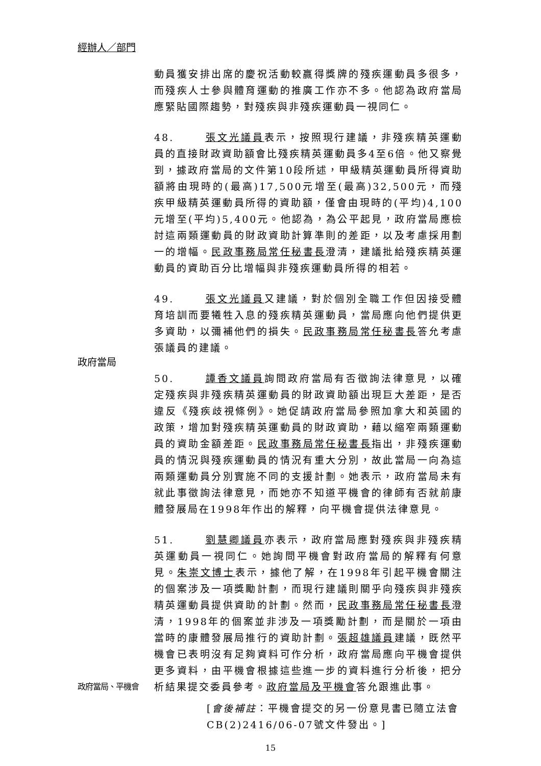經辦人／部門
動員獲安排出席的慶祝活動較贏得獎牌的殘疾運動員多很多，而殘疾人士參與體育運動的推廣工作亦不多。他認為政府當局應緊貼國際趨勢，對殘疾與非殘疾運動員一視同仁。
48. 張文光議員表示，按照現行建議，非殘疾精英運動員的直接財政資助額會比殘疾精英運動員多4至6倍。他又察覺到，據政府當局的文件第10段所述，甲級精英運動員所得資助額將由現時的(最高)17,500元增至(最高)32,500元，而殘疾甲級精英運動員所得的資助額，僅會由現時的(平均)4,100元增至(平均)5,400元。他認為，為公平起見，政府當局應檢討這兩類運動員的財政資助計算準則的差距，以及考慮採用劃一的增幅。民政事務局常任秘書長澄清，建議批給殘疾精英運動員的資助百分比增幅與非殘疾運動員所得的相若。
政府當局 49. 張文光議員又建議，對於個別全職工作但因接受體育培訓而要犧牲入息的殘疾精英運動員，當局應向他們提供更多資助，以彌補他們的損失。民政事務局常任秘書長答允考慮張議員的建議。
50. 譚香文議員詢問政府當局有否徵詢法律意見，以確定殘疾與非殘疾精英運動員的財政資助額出現巨大差距，是否違反《殘疾歧視條例》。她促請政府當局參照加拿大和英國的政策，增加對殘疾精英運動員的財政資助，藉以縮窄兩類運動員的資助金額差距。民政事務局常任秘書長指出，非殘疾運動員的情況與殘疾運動員的情況有重大分別，故此當局一向為這兩類運動員分別實施不同的支援計劃。她表示，政府當局未有就此事徵詢法律意見，而她亦不知道平機會的律師有否就前康體發展局在1998年作出的解釋，向平機會提供法律意見。
政府當局、平機會
51. 劉慧卿議員亦表示，政府當局應對殘疾與非殘疾精英運動員一視同仁。她詢問平機會對政府當局的解釋有何意見。朱崇文博士表示，據他了解，在1998年引起平機會關注的個案涉及一項獎勵計劃，而現行建議則關乎向殘疾與非殘疾精英運動員提供資助的計劃。然而，民政事務局常任秘書長澄清，1998年的個案並非涉及一項獎勵計劃，而是關於一項由當時的康體發展局推行的資助計劃。張超雄議員建議，既然平機會已表明沒有足夠資料可作分析，政府當局應向平機會提供更多資料，由平機會根據這些進一步的資料進行分析後，把分析結果提交委員參考。政府當局及平機會答允跟進此事。
[會後補註：平機會提交的另一份意見書已隨立法會CB(2)2416/06-07號文件發出。]
15